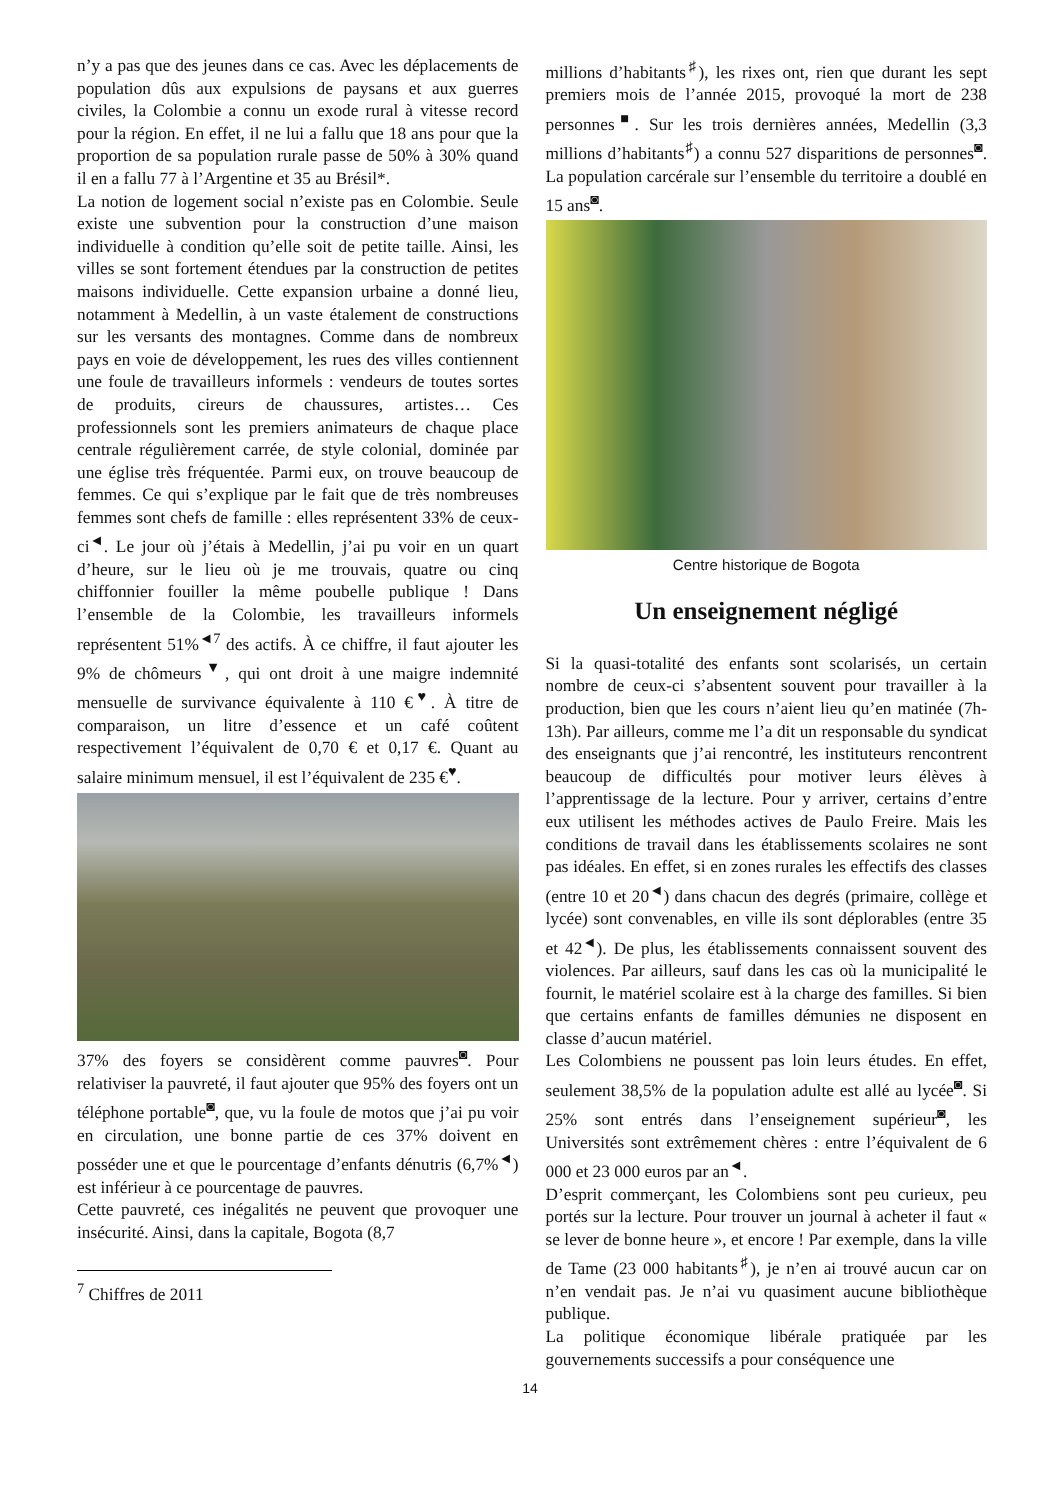n’y a pas que des jeunes dans ce cas. Avec les déplacements de population dûs aux expulsions de paysans et aux guerres civiles, la Colombie a connu un exode rural à vitesse record pour la région. En effet, il ne lui a fallu que 18 ans pour que la proportion de sa population rurale passe de 50% à 30% quand il en a fallu 77 à l’Argentine et 35 au Brésil*.
La notion de logement social n’existe pas en Colombie. Seule existe une subvention pour la construction d’une maison individuelle à condition qu’elle soit de petite taille. Ainsi, les villes se sont fortement étendues par la construction de petites maisons individuelle. Cette expansion urbaine a donné lieu, notamment à Medellin, à un vaste étalement de constructions sur les versants des montagnes. Comme dans de nombreux pays en voie de développement, les rues des villes contiennent une foule de travailleurs informels : vendeurs de toutes sortes de produits, cireurs de chaussures, artistes… Ces professionnels sont les premiers animateurs de chaque place centrale régulièrement carrée, de style colonial, dominée par une église très fréquentée. Parmi eux, on trouve beaucoup de femmes. Ce qui s’explique par le fait que de très nombreuses femmes sont chefs de famille : elles représentent 33% de ceux-ci<sup>◄</sup>. Le jour où j’étais à Medellin, j’ai pu voir en un quart d’heure, sur le lieu où je me trouvais, quatre ou cinq chiffonnier fouiller la même poubelle publique ! Dans l’ensemble de la Colombie, les travailleurs informels représentent 51%<sup>◄7</sup> des actifs. À ce chiffre, il faut ajouter les 9% de chômeurs<sup>▼</sup>, qui ont droit à une maigre indemnité mensuelle de survivance équivalente à 110 €<sup>♥</sup>. À titre de comparaison, un litre d’essence et un café coûtent respectivement l’équivalent de 0,70 € et 0,17 €. Quant au salaire minimum mensuel, il est l’équivalent de 235 €<sup>♥</sup>.
37% des foyers se considèrent comme pauvres<sup>◙</sup>. Pour relativiser la pauvreté, il faut ajouter que 95% des foyers ont un téléphone portable<sup>◙</sup>, que, vu la foule de motos que j’ai pu voir en circulation, une bonne partie de ces 37% doivent en posséder une et que le pourcentage d’enfants dénutris (6,7%<sup>◄</sup>) est inférieur à ce pourcentage de pauvres.
Cette pauvreté, ces inégalités ne peuvent que provoquer une insécurité. Ainsi, dans la capitale, Bogota (8,7
<sup>7</sup> Chiffres de 2011
millions d’habitants<sup>♯</sup>), les rixes ont, rien que durant les sept premiers mois de l’année 2015, provoqué la mort de 238 personnes<sup>■</sup>. Sur les trois dernières années, Medellin (3,3 millions d’habitants<sup>♯</sup>) a connu 527 disparitions de personnes<sup>◙</sup>. La population carcérale sur l’ensemble du territoire a doublé en 15 ans<sup>◙</sup>.
Centre historique de Bogota
Un enseignement négligé
Si la quasi-totalité des enfants sont scolarisés, un certain nombre de ceux-ci s’absentent souvent pour travailler à la production, bien que les cours n’aient lieu qu’en matinée (7h-13h). Par ailleurs, comme me l’a dit un responsable du syndicat des enseignants que j’ai rencontré, les instituteurs rencontrent beaucoup de difficultés pour motiver leurs élèves à l’apprentissage de la lecture. Pour y arriver, certains d’entre eux utilisent les méthodes actives de Paulo Freire. Mais les conditions de travail dans les établissements scolaires ne sont pas idéales. En effet, si en zones rurales les effectifs des classes (entre 10 et 20<sup>◄</sup>) dans chacun des degrés (primaire, collège et lycée) sont convenables, en ville ils sont déplorables (entre 35 et 42<sup>◄</sup>). De plus, les établissements connaissent souvent des violences. Par ailleurs, sauf dans les cas où la municipalité le fournit, le matériel scolaire est à la charge des familles. Si bien que certains enfants de familles démunies ne disposent en classe d’aucun matériel.
Les Colombiens ne poussent pas loin leurs études. En effet, seulement 38,5% de la population adulte est allé au lycée<sup>◙</sup>. Si 25% sont entrés dans l’enseignement supérieur<sup>◙</sup>, les Universités sont extrêmement chères : entre l’équivalent de 6 000 et 23 000 euros par an<sup>◄</sup>.
D’esprit commerçant, les Colombiens sont peu curieux, peu portés sur la lecture. Pour trouver un journal à acheter il faut « se lever de bonne heure », et encore ! Par exemple, dans la ville de Tame (23 000 habitants<sup>♯</sup>), je n’en ai trouvé aucun car on n’en vendait pas. Je n’ai vu quasiment aucune bibliothèque publique.
La politique économique libérale pratiquée par les gouvernements successifs a pour conséquence une
14